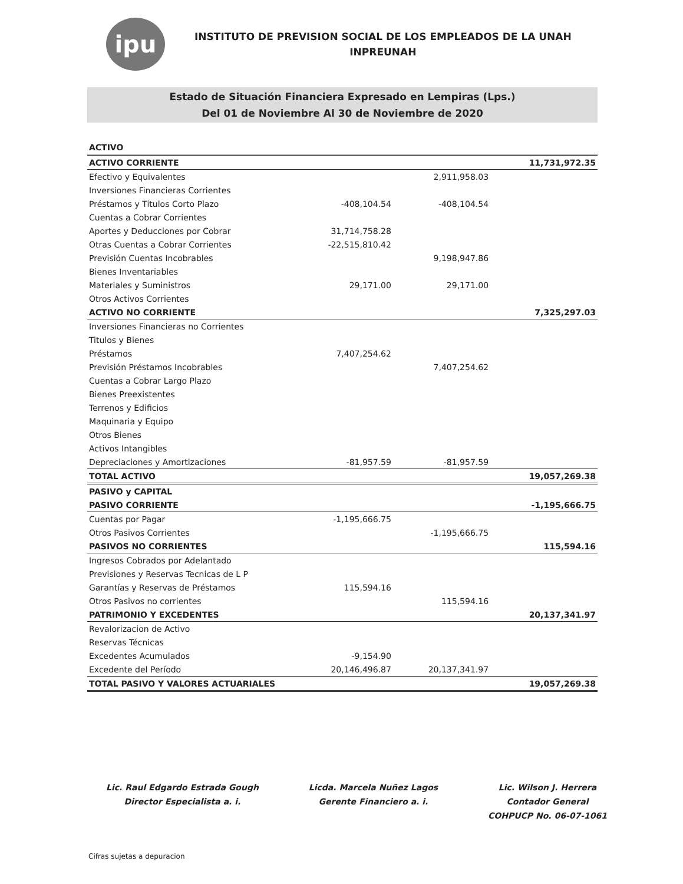ipu
INSTITUTO DE PREVISION SOCIAL DE LOS EMPLEADOS DE LA UNAH
INPREUNAH
Estado de Situación Financiera Expresado en Lempiras (Lps.)
Del 01 de Noviembre Al 30 de Noviembre de 2020
| ACTIVO | | | |
| ACTIVO CORRIENTE | | | 11,731,972.35 |
| Efectivo y Equivalentes | | 2,911,958.03 | |
| Inversiones Financieras Corrientes | | | |
| Préstamos y Titulos Corto Plazo | -408,104.54 | -408,104.54 | |
| Cuentas a Cobrar Corrientes | | | |
| Aportes y Deducciones por Cobrar | 31,714,758.28 | | |
| Otras Cuentas a Cobrar Corrientes | -22,515,810.42 | | |
| Previsión Cuentas Incobrables | | 9,198,947.86 | |
| Bienes Inventariables | | | |
| Materiales y Suministros | 29,171.00 | 29,171.00 | |
| Otros Activos Corrientes | | | |
| ACTIVO NO CORRIENTE | | | 7,325,297.03 |
| Inversiones Financieras no Corrientes | | | |
| Titulos y Bienes | | | |
| Préstamos | 7,407,254.62 | | |
| Previsión Préstamos Incobrables | | 7,407,254.62 | |
| Cuentas a Cobrar Largo Plazo | | | |
| Bienes Preexistentes | | | |
| Terrenos y Edificios | | | |
| Maquinaria y Equipo | | | |
| Otros Bienes | | | |
| Activos Intangibles | | | |
| Depreciaciones y Amortizaciones | -81,957.59 | -81,957.59 | |
| TOTAL ACTIVO | | | 19,057,269.38 |
| PASIVO y CAPITAL | | | |
| PASIVO CORRIENTE | | | -1,195,666.75 |
| Cuentas por Pagar | -1,195,666.75 | | |
| Otros Pasivos Corrientes | | -1,195,666.75 | |
| PASIVOS NO CORRIENTES | | | 115,594.16 |
| Ingresos Cobrados por Adelantado | | | |
| Previsiones y Reservas Tecnicas de L P | | | |
| Garantías y Reservas de Préstamos | 115,594.16 | | |
| Otros Pasivos no corrientes | | 115,594.16 | |
| PATRIMONIO Y EXCEDENTES | | | 20,137,341.97 |
| Revalorizacion de Activo | | | |
| Reservas Técnicas | | | |
| Excedentes Acumulados | -9,154.90 | | |
| Excedente del Período | 20,146,496.87 | 20,137,341.97 | |
| TOTAL PASIVO Y VALORES ACTUARIALES | | | 19,057,269.38 |
Lic. Raul Edgardo Estrada Gough
Director Especialista a. i.
Licda. Marcela Nuñez Lagos
Gerente Financiero a. i.
Lic. Wilson J. Herrera
Contador General
COHPUCP No. 06-07-1061
Cifras sujetas a depuracion